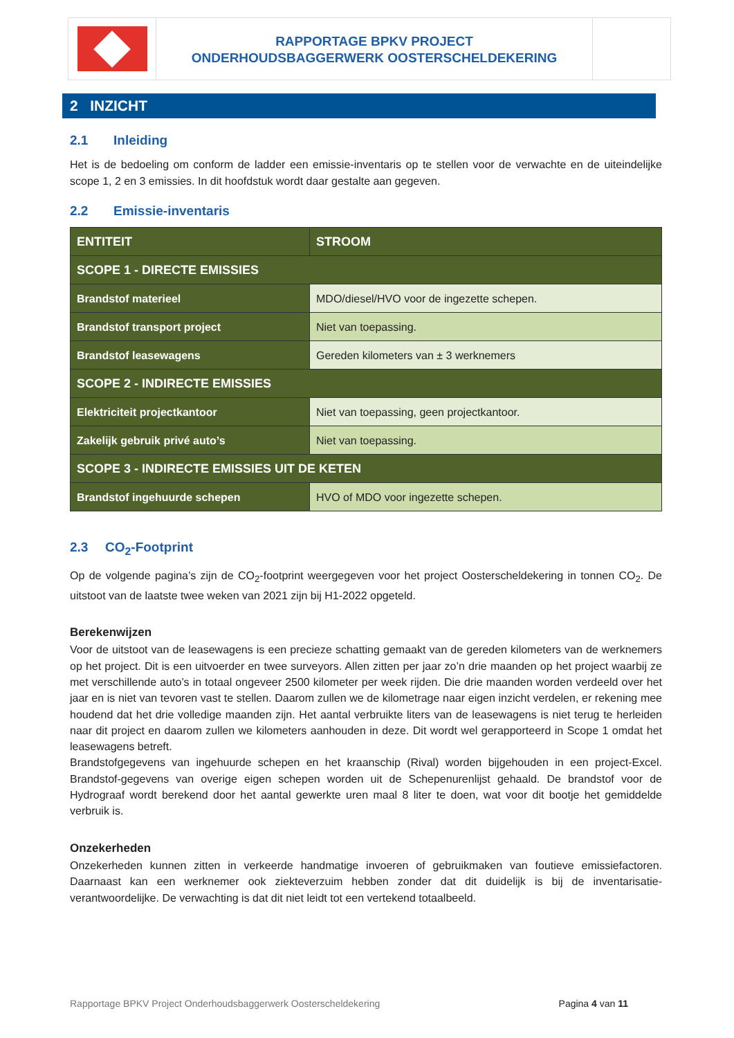RAPPORTAGE BPKV PROJECT
ONDERHOUDSBAGGERWERK OOSTERSCHELDEKERING
2 INZICHT
2.1 Inleiding
Het is de bedoeling om conform de ladder een emissie-inventaris op te stellen voor de verwachte en de uiteindelijke scope 1, 2 en 3 emissies. In dit hoofdstuk wordt daar gestalte aan gegeven.
2.2 Emissie-inventaris
| ENTITEIT | STROOM |
| --- | --- |
| SCOPE 1 - DIRECTE EMISSIES | |
| Brandstof materieel | MDO/diesel/HVO voor de ingezette schepen. |
| Brandstof transport project | Niet van toepassing. |
| Brandstof leasewagens | Gereden kilometers van ± 3 werknemers |
| SCOPE 2 - INDIRECTE EMISSIES | |
| Elektriciteit projectkantoor | Niet van toepassing, geen projectkantoor. |
| Zakelijk gebruik privé auto’s | Niet van toepassing. |
| SCOPE 3 - INDIRECTE EMISSIES UIT DE KETEN | |
| Brandstof ingehuurde schepen | HVO of MDO voor ingezette schepen. |
2.3 CO<sub>2</sub>-Footprint
Op de volgende pagina’s zijn de CO<sub>2</sub>-footprint weergegeven voor het project Oosterscheldekering in tonnen CO<sub>2</sub>. De uitstoot van de laatste twee weken van 2021 zijn bij H1-2022 opgeteld.
Berekenwijzen
Voor de uitstoot van de leasewagens is een precieze schatting gemaakt van de gereden kilometers van de werknemers op het project. Dit is een uitvoerder en twee surveyors. Allen zitten per jaar zo’n drie maanden op het project waarbij ze met verschillende auto’s in totaal ongeveer 2500 kilometer per week rijden. Die drie maanden worden verdeeld over het jaar en is niet van tevoren vast te stellen. Daarom zullen we de kilometrage naar eigen inzicht verdelen, er rekening mee houdend dat het drie volledige maanden zijn. Het aantal verbruikte liters van de leasewagens is niet terug te herleiden naar dit project en daarom zullen we kilometers aanhouden in deze. Dit wordt wel gerapporteerd in Scope 1 omdat het leasewagens betreft.
Brandstofgegevens van ingehuurde schepen en het kraanschip (Rival) worden bijgehouden in een project-Excel. Brandstof-gegevens van overige eigen schepen worden uit de Schepenurenlijst gehaald. De brandstof voor de Hydrograaf wordt berekend door het aantal gewerkte uren maal 8 liter te doen, wat voor dit bootje het gemiddelde verbruik is.
Onzekerheden
Onzekerheden kunnen zitten in verkeerde handmatige invoeren of gebruikmaken van foutieve emissiefactoren. Daarnaast kan een werknemer ook ziekteverzuim hebben zonder dat dit duidelijk is bij de inventarisatie-verantwoordelijke. De verwachting is dat dit niet leidt tot een vertekend totaalbeeld.
Rapportage BPKV Project Onderhoudsbaggerwerk Oosterscheldekering Pagina 4 van 11